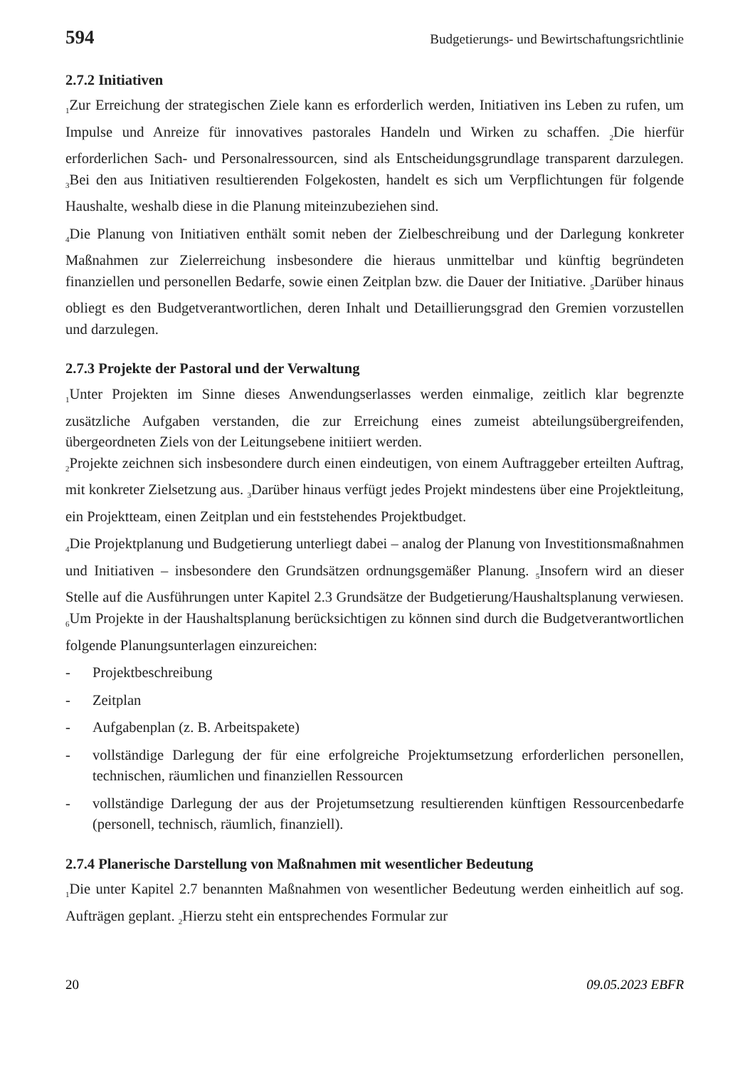594 Budgetierungs- und Bewirtschaftungsrichtlinie
2.7.2 Initiativen
<sub>1</sub>Zur Erreichung der strategischen Ziele kann es erforderlich werden, Initiativen ins Leben zu rufen, um Impulse und Anreize für innovatives pastorales Handeln und Wirken zu schaffen. <sub>2</sub>Die hierfür erforderlichen Sach- und Personalressourcen, sind als Entscheidungsgrundlage transparent darzulegen. <sub>3</sub>Bei den aus Initiativen resultierenden Folgekosten, handelt es sich um Verpflichtungen für folgende Haushalte, weshalb diese in die Planung miteinzubeziehen sind.
<sub>4</sub>Die Planung von Initiativen enthält somit neben der Zielbeschreibung und der Darlegung konkreter Maßnahmen zur Zielerreichung insbesondere die hieraus unmittelbar und künftig begründeten finanziellen und personellen Bedarfe, sowie einen Zeitplan bzw. die Dauer der Initiative. <sub>5</sub>Darüber hinaus obliegt es den Budgetverantwortlichen, deren Inhalt und Detaillierungsgrad den Gremien vorzustellen und darzulegen.
2.7.3 Projekte der Pastoral und der Verwaltung
<sub>1</sub>Unter Projekten im Sinne dieses Anwendungserlasses werden einmalige, zeitlich klar begrenzte zusätzliche Aufgaben verstanden, die zur Erreichung eines zumeist abteilungsübergreifenden, übergeordneten Ziels von der Leitungsebene initiiert werden.
<sub>2</sub>Projekte zeichnen sich insbesondere durch einen eindeutigen, von einem Auftraggeber erteilten Auftrag, mit konkreter Zielsetzung aus. <sub>3</sub>Darüber hinaus verfügt jedes Projekt mindestens über eine Projektleitung, ein Projektteam, einen Zeitplan und ein feststehendes Projektbudget.
<sub>4</sub>Die Projektplanung und Budgetierung unterliegt dabei – analog der Planung von Investitionsmaßnahmen und Initiativen – insbesondere den Grundsätzen ordnungsgemäßer Planung. <sub>5</sub>Insofern wird an dieser Stelle auf die Ausführungen unter Kapitel 2.3 Grundsätze der Budgetierung/Haushaltsplanung verwiesen. <sub>6</sub>Um Projekte in der Haushaltsplanung berücksichtigen zu können sind durch die Budgetverantwortlichen folgende Planungsunterlagen einzureichen:
- Projektbeschreibung
- Zeitplan
- Aufgabenplan (z. B. Arbeitspakete)
- vollständige Darlegung der für eine erfolgreiche Projektumsetzung erforderlichen personellen, technischen, räumlichen und finanziellen Ressourcen
- vollständige Darlegung der aus der Projetumsetzung resultierenden künftigen Ressourcenbedarfe (personell, technisch, räumlich, finanziell).
2.7.4 Planerische Darstellung von Maßnahmen mit wesentlicher Bedeutung
<sub>1</sub>Die unter Kapitel 2.7 benannten Maßnahmen von wesentlicher Bedeutung werden einheitlich auf sog. Aufträgen geplant. <sub>2</sub>Hierzu steht ein entsprechendes Formular zur
20 09.05.2023 EBFR